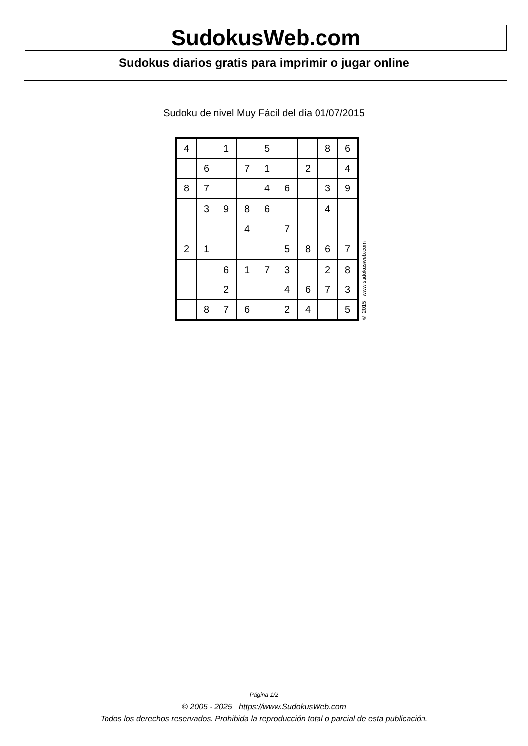SudokusWeb.com
Sudokus diarios gratis para imprimir o jugar online
Sudoku de nivel Muy Fácil del día 01/07/2015
| 4 | | 1 | | 5 | | | 8 | 6 |
| | 6 | | 7 | 1 | | 2 | | 4 |
| 8 | 7 | | | 4 | 6 | | 3 | 9 |
| | 3 | 9 | 8 | 6 | | | 4 | |
| | | | 4 | | 7 | | | |
| 2 | 1 | | | | 5 | 8 | 6 | 7 |
| | | 6 | 1 | 7 | 3 | | 2 | 8 |
| | | 2 | | | 4 | 6 | 7 | 3 |
| | 8 | 7 | 6 | | 2 | 4 | | 5 |
© 2015 www.sudokusweb.com
Página 1/2
© 2005 - 2025 https://www.SudokusWeb.com
Todos los derechos reservados. Prohibida la reproducción total o parcial de esta publicación.